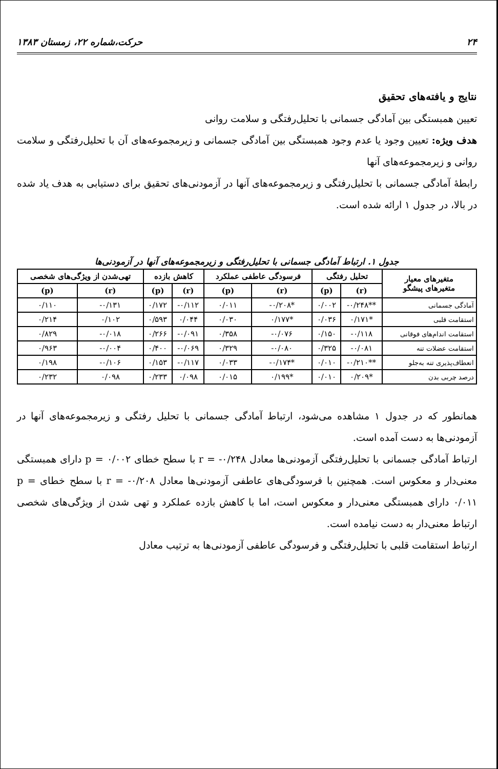۲۴ حرکت،شماره ۲۲، زمستان ۱۳۸۳
نتایج و یافته‌های تحقیق
تعیین همبستگی بین آمادگی جسمانی با تحلیل‌رفتگی و سلامت روانی
هدف ویژه: تعیین وجود یا عدم وجود همبستگی بین آمادگی جسمانی و زیرمجموعه‌های آن با تحلیل‌رفتگی و سلامت روانی و زیرمجموعه‌های آنها
رابطهٔ آمادگی جسمانی با تحلیل‌رفتگی و زیرمجموعه‌های آنها در آزمودنی‌های تحقیق برای دستیابی به هدف یاد شده در بالا، در جدول ۱ ارائه شده است.
جدول ۱. ارتباط آمادگی جسمانی با تحلیل‌رفتگی و زیرمجموعه‌های آنها در آزمودنی‌ها
| متغیرهای معیار متغیرهای پیشگو | تحلیل رفتگی | | فرسودگی عاطفی عملکرد | | کاهش بازده | | تهی‌شدن از ویژگی‌های شخصی | |
| --- | --- | --- | --- | --- | --- | --- | --- | --- |
| | (r) | (p) | (r) | (p) | (r) | (p) | (r) | (p) |
| آمادگی جسمانی | **۰/۲۴۸- | ۰/۰۰۲ | *۰/۲۰۸- | ۰/۰۱۱ | ۰/۱۱۲- | ۰/۱۷۲ | ۰/۱۳۱- | ۰/۱۱۰ |
| استقامت قلبی | *۰/۱۷۱ | ۰/۰۳۶ | *۰/۱۷۷ | ۰/۰۳۰ | ۰/۰۴۴ | ۰/۵۹۳ | ۰/۱۰۲ | ۰/۲۱۴ |
| استقامت اندام‌های فوقانی | ۰/۱۱۸- | ۰/۱۵۰ | ۰/۰۷۶- | ۰/۳۵۸ | ۰/۰۹۱- | ۰/۲۶۶ | ۰/۰۱۸- | ۰/۸۲۹ |
| استقامت عضلات تنه | ۰/۰۸۱- | ۰/۳۲۵ | ۰/۰۸۰- | ۰/۳۲۹ | ۰/۰۶۹- | ۰/۴۰۰ | ۰/۰۰۴- | ۰/۹۶۳ |
| انعطاف‌پذیری تنه به‌جلو | **۰/۲۱۰- | ۰/۰۱۰ | *۰/۱۷۴- | ۰/۰۳۳ | ۰/۱۱۷- | ۰/۱۵۳ | ۰/۱۰۶- | ۰/۱۹۸ |
| درصد چربی بدن | *۰/۲۰۹ | ۰/۰۱۰ | *۰/۱۹۹ | ۰/۰۱۵ | ۰/۰۹۸ | ۰/۲۳۳ | ۰/۰۹۸ | ۰/۲۳۲ |
همانطور که در جدول ۱ مشاهده می‌شود، ارتباط آمادگی جسمانی با تحلیل رفتگی و زیرمجموعه‌های آنها در آزمودنی‌ها به دست آمده است.
ارتباط آمادگی جسمانی با تحلیل‌رفتگی آزمودنی‌ها معادل r = -۰/۲۴۸ با سطح خطای p = ۰/۰۰۲ دارای همبستگی معنی‌دار و معکوس است. همچنین با فرسودگی‌های عاطفی آزمودنی‌ها معادل r = -۰/۲۰۸ با سطح خطای p = ۰/۰۱۱ دارای همبستگی معنی‌دار و معکوس است، اما با کاهش بازده عملکرد و تهی شدن از ویژگی‌های شخصی ارتباط معنی‌دار به دست نیامده است.
ارتباط استقامت قلبی با تحلیل‌رفتگی و فرسودگی عاطفی آزمودنی‌ها به ترتیب معادل